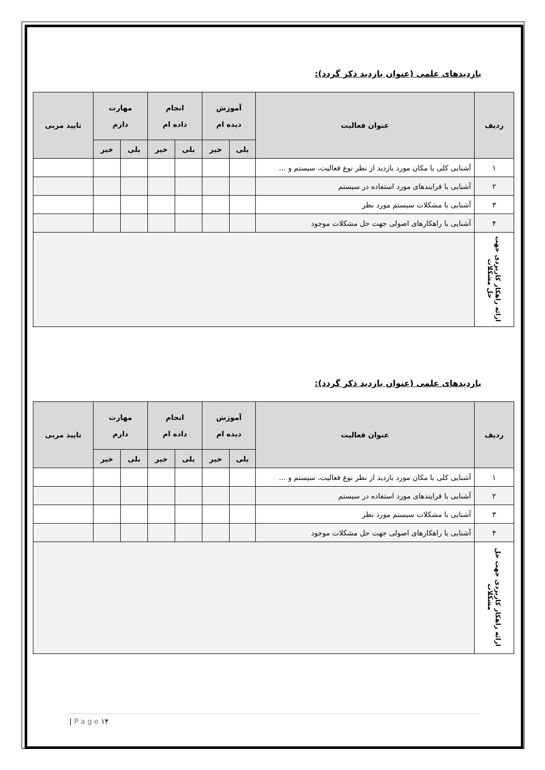بازدیدهای علمی (عنوان بازدید ذکر گردد):
| ردیف | عنوان فعالیت | آموزش دیده ام | | انجام داده ام | | مهارت دارم | | تایید مربی |
| --- | --- | --- | --- | --- | --- | --- | --- | --- |
| | | بلی | خیر | بلی | خیر | بلی | خیر | |
| ۱ | آشنایی کلی با مکان مورد بازدید از نظر نوع فعالیت، سیستم و ... | | | | | | | |
| ۲ | آشنایی با فرایندهای مورد استفاده در سیستم | | | | | | | |
| ۳ | آشنایی با مشکلات سیستم مورد نظر | | | | | | | |
| ۴ | آشنایی با راهکارهای اصولی جهت حل مشکلات موجود | | | | | | | |
| ارائه راهکار کاربردی جهت حل مشکلات | | | | | | | | |
بازدیدهای علمی (عنوان بازدید ذکر گردد):
| ردیف | عنوان فعالیت | آموزش دیده ام | | انجام داده ام | | مهارت دارم | | تایید مربی |
| --- | --- | --- | --- | --- | --- | --- | --- | --- |
| | | بلی | خیر | بلی | خیر | بلی | خیر | |
| ۱ | آشنایی کلی با مکان مورد بازدید از نظر نوع فعالیت، سیستم و ... | | | | | | | |
| ۲ | آشنایی با فرایندهای مورد استفاده در سیستم | | | | | | | |
| ۳ | آشنایی با مشکلات سیستم مورد نظر | | | | | | | |
| ۴ | آشنایی با راهکارهای اصولی جهت حل مشکلات موجود | | | | | | | |
| ارائه راهکار کاربردی جهت حل مشکلات | | | | | | | | |
| P a g e ۱۴